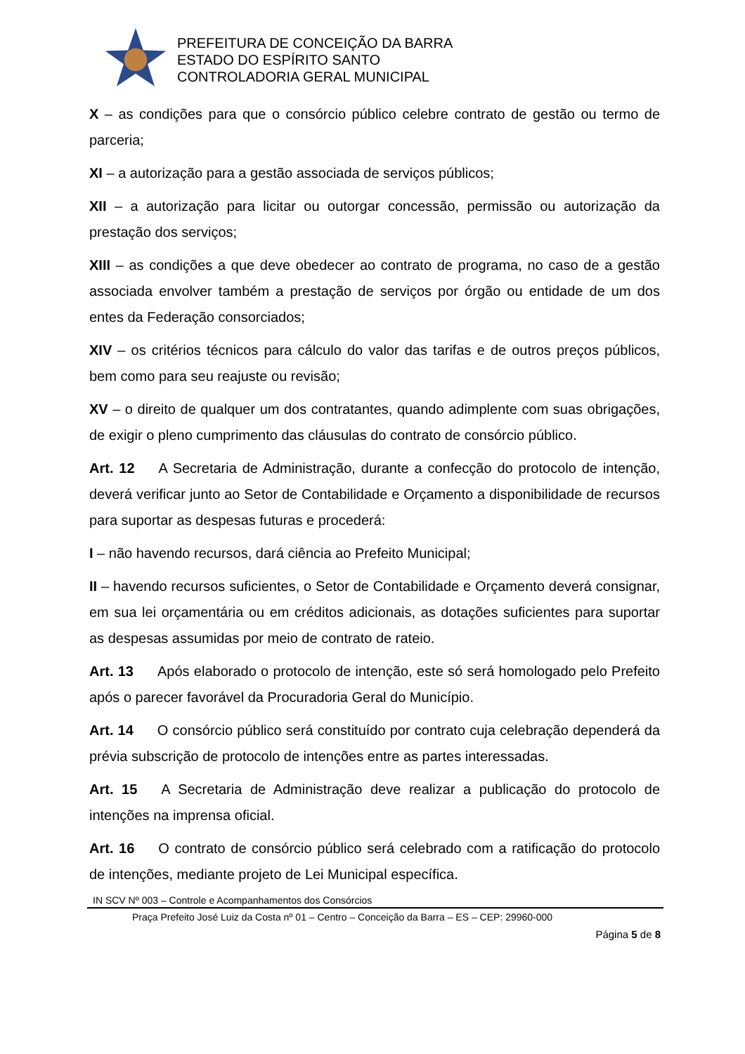PREFEITURA DE CONCEIÇÃO DA BARRA
ESTADO DO ESPÍRITO SANTO
CONTROLADORIA GERAL MUNICIPAL
X – as condições para que o consórcio público celebre contrato de gestão ou termo de parceria;
XI – a autorização para a gestão associada de serviços públicos;
XII – a autorização para licitar ou outorgar concessão, permissão ou autorização da prestação dos serviços;
XIII – as condições a que deve obedecer ao contrato de programa, no caso de a gestão associada envolver também a prestação de serviços por órgão ou entidade de um dos entes da Federação consorciados;
XIV – os critérios técnicos para cálculo do valor das tarifas e de outros preços públicos, bem como para seu reajuste ou revisão;
XV – o direito de qualquer um dos contratantes, quando adimplente com suas obrigações, de exigir o pleno cumprimento das cláusulas do contrato de consórcio público.
Art. 12 A Secretaria de Administração, durante a confecção do protocolo de intenção, deverá verificar junto ao Setor de Contabilidade e Orçamento a disponibilidade de recursos para suportar as despesas futuras e procederá:
I – não havendo recursos, dará ciência ao Prefeito Municipal;
II – havendo recursos suficientes, o Setor de Contabilidade e Orçamento deverá consignar, em sua lei orçamentária ou em créditos adicionais, as dotações suficientes para suportar as despesas assumidas por meio de contrato de rateio.
Art. 13 Após elaborado o protocolo de intenção, este só será homologado pelo Prefeito após o parecer favorável da Procuradoria Geral do Município.
Art. 14 O consórcio público será constituído por contrato cuja celebração dependerá da prévia subscrição de protocolo de intenções entre as partes interessadas.
Art. 15 A Secretaria de Administração deve realizar a publicação do protocolo de intenções na imprensa oficial.
Art. 16 O contrato de consórcio público será celebrado com a ratificação do protocolo de intenções, mediante projeto de Lei Municipal específica.
IN SCV Nº 003 – Controle e Acompanhamentos dos Consórcios
Praça Prefeito José Luiz da Costa nº 01 – Centro – Conceição da Barra – ES – CEP: 29960-000
Página 5 de 8